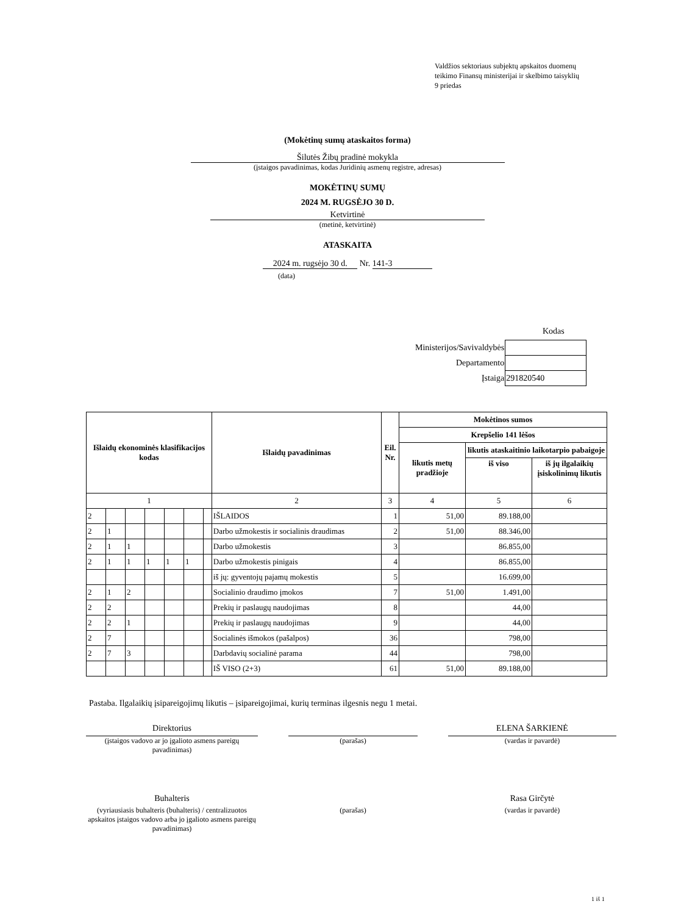Valdžios sektoriaus subjektų apskaitos duomenų
teikimo Finansų ministerijai ir skelbimo taisyklių
9 priedas
(Mokėtinų sumų ataskaitos forma)
Šilutės Žibų pradinė mokykla
(įstaigos pavadinimas, kodas Juridinių asmenų registre, adresas)
MOKĖTINŲ SUMŲ
2024 M. RUGSĖJO 30 D.
Ketvirtinė
(metinė, ketvirtinė)
ATASKAITA
2024 m. rugsėjo 30 d. Nr. 141-3
(data)
Kodas
| Ministerijos/Savivaldybės | |
| Departamento | |
| Įstaiga | 291820540 |
| Išlaidų ekonominės klasifikacijos kodas | | | | | | | Išlaidų pavadinimas | Eil. Nr. | Mokėtinos sumos | | |
| --- | --- | --- | --- | --- | --- | --- | --- | --- | --- | --- | --- |
| | | | | | | | | | Krepšelio 141 lėšos | | |
| | | | | | | | | | likutis metų pradžioje | likutis ataskaitinio laikotarpio pabaigoje | |
| | | | | | | | | | | iš viso | iš jų ilgalaikių įsiskolinimų likutis |
| 1 | | | | | | | 2 | 3 | 4 | 5 | 6 |
| 2 | | | | | | | IŠLAIDOS | 1 | 51,00 | 89.188,00 | |
| 2 | 1 | | | | | | Darbo užmokestis ir socialinis draudimas | 2 | 51,00 | 88.346,00 | |
| 2 | 1 | 1 | | | | | Darbo užmokestis | 3 | | 86.855,00 | |
| 2 | 1 | 1 | 1 | 1 | 1 | | Darbo užmokestis pinigais | 4 | | 86.855,00 | |
| | | | | | | | iš jų: gyventojų pajamų mokestis | 5 | | 16.699,00 | |
| 2 | 1 | 2 | | | | | Socialinio draudimo įmokos | 7 | 51,00 | 1.491,00 | |
| 2 | 2 | | | | | | Prekių ir paslaugų naudojimas | 8 | | 44,00 | |
| 2 | 2 | 1 | | | | | Prekių ir paslaugų naudojimas | 9 | | 44,00 | |
| 2 | 7 | | | | | | Socialinės išmokos (pašalpos) | 36 | | 798,00 | |
| 2 | 7 | 3 | | | | | Darbdavių socialinė parama | 44 | | 798,00 | |
| | | | | | | | IŠ VISO (2+3) | 61 | 51,00 | 89.188,00 | |
Pastaba. Ilgalaikių įsipareigojimų likutis – įsipareigojimai, kurių terminas ilgesnis negu 1 metai.
Direktorius
(įstaigos vadovo ar jo įgalioto asmens pareigų pavadinimas)
(parašas)
ELENA ŠARKIENĖ
(vardas ir pavardė)
Buhalteris
(vyriausiasis buhalteris (buhalteris) / centralizuotos apskaitos įstaigos vadovo arba jo įgalioto asmens pareigų pavadinimas)
(parašas)
Rasa Girčytė
(vardas ir pavardė)
1 iš 1